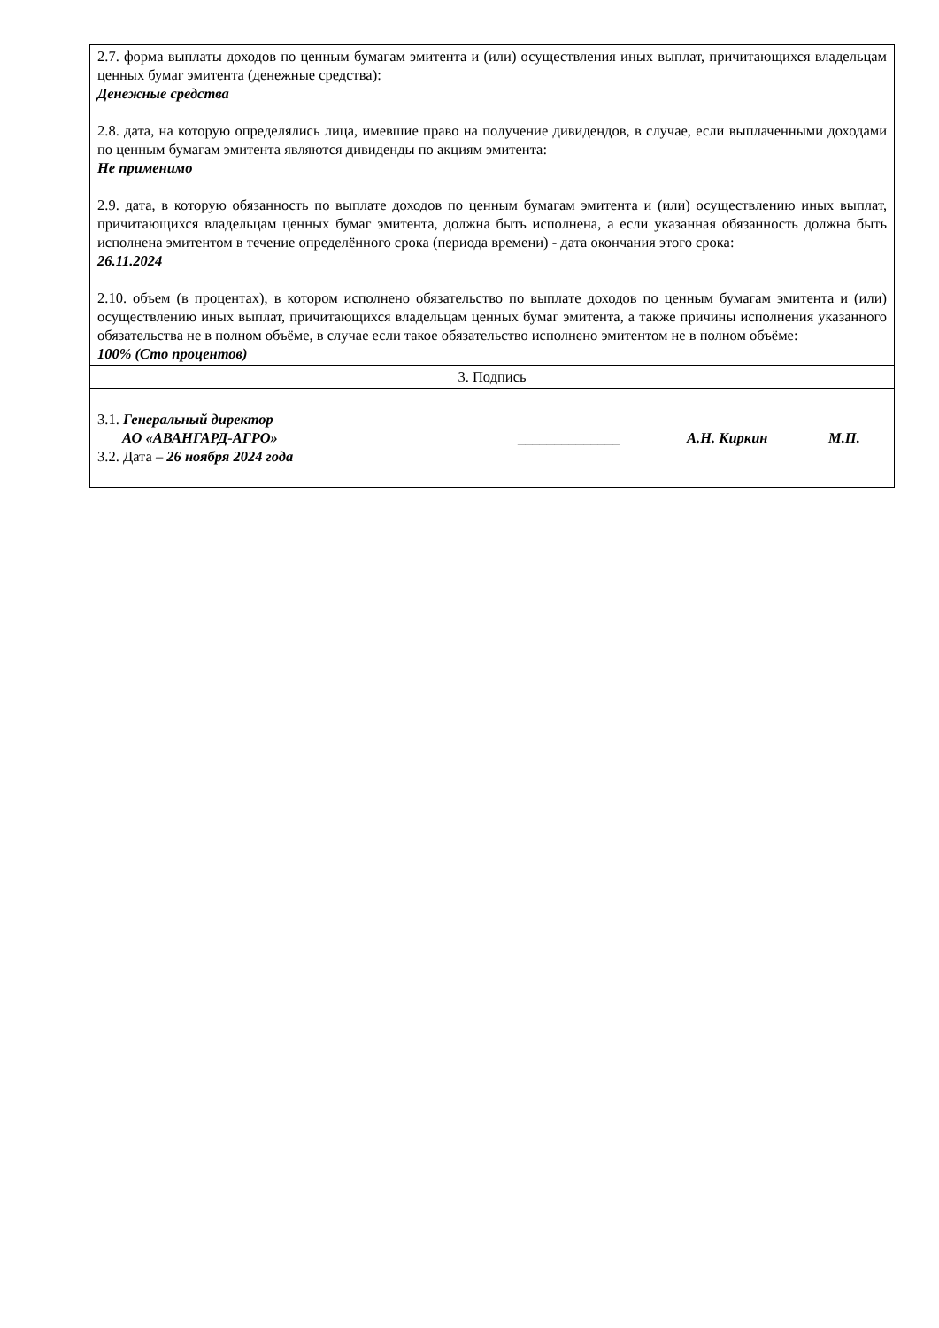| 2.7. форма выплаты доходов по ценным бумагам эмитента и (или) осуществления иных выплат, причитающихся владельцам ценных бумаг эмитента (денежные средства): Денежные средства 2.8. дата, на которую определялись лица, имевшие право на получение дивидендов, в случае, если выплаченными доходами по ценным бумагам эмитента являются дивиденды по акциям эмитента: Не применимо 2.9. дата, в которую обязанность по выплате доходов по ценным бумагам эмитента и (или) осуществлению иных выплат, причитающихся владельцам ценных бумаг эмитента, должна быть исполнена, а если указанная обязанность должна быть исполнена эмитентом в течение определённого срока (периода времени) - дата окончания этого срока: 26.11.2024 2.10. объем (в процентах), в котором исполнено обязательство по выплате доходов по ценным бумагам эмитента и (или) осуществлению иных выплат, причитающихся владельцам ценных бумаг эмитента, а также причины исполнения указанного обязательства не в полном объёме, в случае если такое обязательство исполнено эмитентом не в полном объёме: 100% (Сто процентов) |
| 3. Подпись |
| 3.1. Генеральный директор АО «АВАНГАРД-АГРО» ______________ А.Н. Киркин М.П. 3.2. Дата – 26 ноября 2024 года |